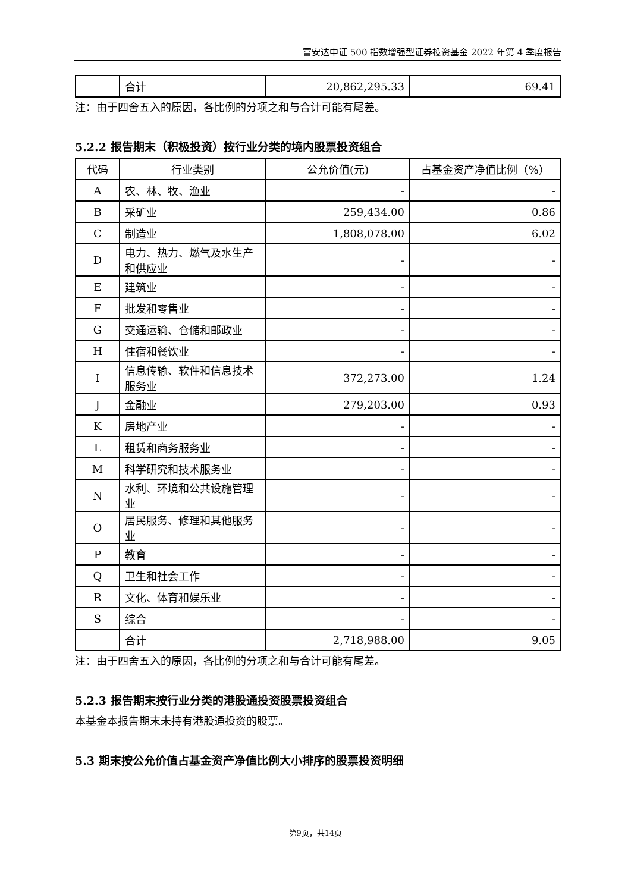富安达中证 500 指数增强型证券投资基金 2022 年第 4 季度报告
| | 合计 | 20,862,295.33 | 69.41 |
注：由于四舍五入的原因，各比例的分项之和与合计可能有尾差。
5.2.2 报告期末（积极投资）按行业分类的境内股票投资组合
| 代码 | 行业类别 | 公允价值(元) | 占基金资产净值比例（%） |
| --- | --- | --- | --- |
| A | 农、林、牧、渔业 | - | - |
| B | 采矿业 | 259,434.00 | 0.86 |
| C | 制造业 | 1,808,078.00 | 6.02 |
| D | 电力、热力、燃气及水生产和供应业 | - | - |
| E | 建筑业 | - | - |
| F | 批发和零售业 | - | - |
| G | 交通运输、仓储和邮政业 | - | - |
| H | 住宿和餐饮业 | - | - |
| I | 信息传输、软件和信息技术服务业 | 372,273.00 | 1.24 |
| J | 金融业 | 279,203.00 | 0.93 |
| K | 房地产业 | - | - |
| L | 租赁和商务服务业 | - | - |
| M | 科学研究和技术服务业 | - | - |
| N | 水利、环境和公共设施管理业 | - | - |
| O | 居民服务、修理和其他服务业 | - | - |
| P | 教育 | - | - |
| Q | 卫生和社会工作 | - | - |
| R | 文化、体育和娱乐业 | - | - |
| S | 综合 | - | - |
| | 合计 | 2,718,988.00 | 9.05 |
注：由于四舍五入的原因，各比例的分项之和与合计可能有尾差。
5.2.3 报告期末按行业分类的港股通投资股票投资组合
本基金本报告期末未持有港股通投资的股票。
5.3 期末按公允价值占基金资产净值比例大小排序的股票投资明细
第9页，共14页